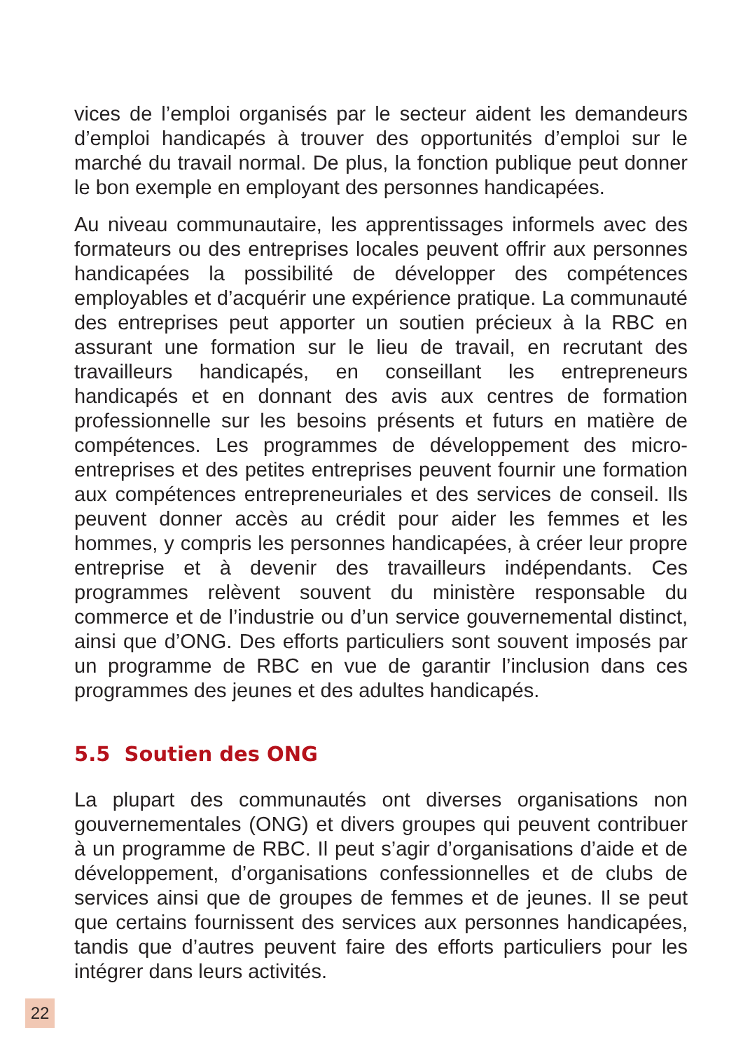vices de l’emploi organisés par le secteur aident les demandeurs d’emploi handicapés à trouver des opportunités d’emploi sur le marché du travail normal. De plus, la fonction publique peut donner le bon exemple en employant des personnes handicapées.
Au niveau communautaire, les apprentissages informels avec des formateurs ou des entreprises locales peuvent offrir aux personnes handicapées la possibilité de développer des compétences employables et d’acquérir une expérience pratique. La communauté des entreprises peut apporter un soutien précieux à la RBC en assurant une formation sur le lieu de travail, en recrutant des travailleurs handicapés, en conseillant les entrepreneurs handicapés et en donnant des avis aux centres de formation professionnelle sur les besoins présents et futurs en matière de compétences. Les programmes de développement des micro-entreprises et des petites entreprises peuvent fournir une formation aux compétences entrepreneuriales et des services de conseil. Ils peuvent donner accès au crédit pour aider les femmes et les hommes, y compris les personnes handicapées, à créer leur propre entreprise et à devenir des travailleurs indépendants. Ces programmes relèvent souvent du ministère responsable du commerce et de l’industrie ou d’un service gouvernemental distinct, ainsi que d’ONG. Des efforts particuliers sont souvent imposés par un programme de RBC en vue de garantir l’inclusion dans ces programmes des jeunes et des adultes handicapés.
5.5 Soutien des ONG
La plupart des communautés ont diverses organisations non gouvernementales (ONG) et divers groupes qui peuvent contribuer à un programme de RBC. Il peut s’agir d’organisations d’aide et de développement, d’organisations confessionnelles et de clubs de services ainsi que de groupes de femmes et de jeunes. Il se peut que certains fournissent des services aux personnes handicapées, tandis que d’autres peuvent faire des efforts particuliers pour les intégrer dans leurs activités.
22